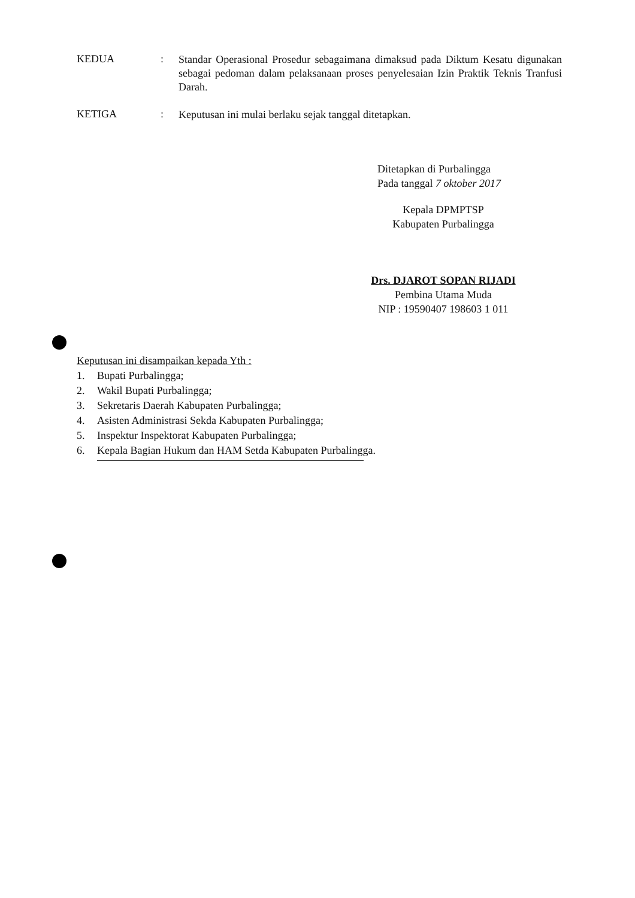KEDUA :
Standar Operasional Prosedur sebagaimana dimaksud pada Diktum Kesatu digunakan sebagai pedoman dalam pelaksanaan proses penyelesaian Izin Praktik Teknis Tranfusi Darah.
KETIGA :
Keputusan ini mulai berlaku sejak tanggal ditetapkan.
Ditetapkan di Purbalingga
Pada tanggal 7 oktober 2017
Kepala DPMPTSP
Kabupaten Purbalingga
Drs. DJAROT SOPAN RIJADI
Pembina Utama Muda
NIP : 19590407 198603 1 011
Keputusan ini disampaikan kepada Yth :
1. Bupati Purbalingga;
2. Wakil Bupati Purbalingga;
3. Sekretaris Daerah Kabupaten Purbalingga;
4. Asisten Administrasi Sekda Kabupaten Purbalingga;
5. Inspektur Inspektorat Kabupaten Purbalingga;
6. Kepala Bagian Hukum dan HAM Setda Kabupaten Purbalingga.